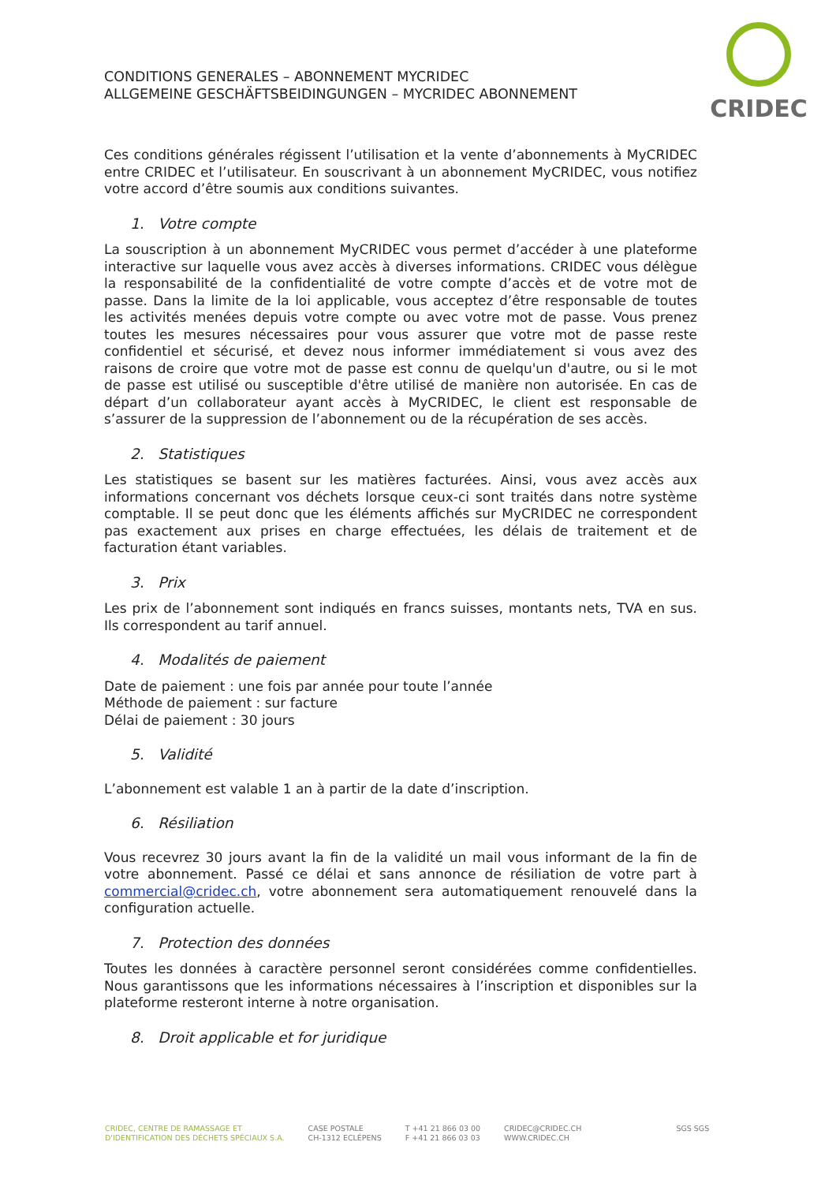CRIDEC
CONDITIONS GENERALES – ABONNEMENT MYCRIDEC
ALLGEMEINE GESCHÄFTSBEIDINGUNGEN – MYCRIDEC ABONNEMENT
Ces conditions générales régissent l’utilisation et la vente d’abonnements à MyCRIDEC entre CRIDEC et l’utilisateur. En souscrivant à un abonnement MyCRIDEC, vous notifiez votre accord d’être soumis aux conditions suivantes.
1. Votre compte
La souscription à un abonnement MyCRIDEC vous permet d’accéder à une plateforme interactive sur laquelle vous avez accès à diverses informations. CRIDEC vous délègue la responsabilité de la confidentialité de votre compte d’accès et de votre mot de passe. Dans la limite de la loi applicable, vous acceptez d’être responsable de toutes les activités menées depuis votre compte ou avec votre mot de passe. Vous prenez toutes les mesures nécessaires pour vous assurer que votre mot de passe reste confidentiel et sécurisé, et devez nous informer immédiatement si vous avez des raisons de croire que votre mot de passe est connu de quelqu'un d'autre, ou si le mot de passe est utilisé ou susceptible d'être utilisé de manière non autorisée. En cas de départ d’un collaborateur ayant accès à MyCRIDEC, le client est responsable de s’assurer de la suppression de l’abonnement ou de la récupération de ses accès.
2. Statistiques
Les statistiques se basent sur les matières facturées. Ainsi, vous avez accès aux informations concernant vos déchets lorsque ceux-ci sont traités dans notre système comptable. Il se peut donc que les éléments affichés sur MyCRIDEC ne correspondent pas exactement aux prises en charge effectuées, les délais de traitement et de facturation étant variables.
3. Prix
Les prix de l’abonnement sont indiqués en francs suisses, montants nets, TVA en sus. Ils correspondent au tarif annuel.
4. Modalités de paiement
Date de paiement : une fois par année pour toute l’année
Méthode de paiement : sur facture
Délai de paiement : 30 jours
5. Validité
L’abonnement est valable 1 an à partir de la date d’inscription.
6. Résiliation
Vous recevrez 30 jours avant la fin de la validité un mail vous informant de la fin de votre abonnement. Passé ce délai et sans annonce de résiliation de votre part à commercial@cridec.ch, votre abonnement sera automatiquement renouvelé dans la configuration actuelle.
7. Protection des données
Toutes les données à caractère personnel seront considérées comme confidentielles. Nous garantissons que les informations nécessaires à l’inscription et disponibles sur la plateforme resteront interne à notre organisation.
8. Droit applicable et for juridique
CRIDEC, CENTRE DE RAMASSAGE ET
D'IDENTIFICATION DES DÉCHETS SPÉCIAUX S.A.
CASE POSTALE
CH-1312 ECLÉPENS
T +41 21 866 03 00
F +41 21 866 03 03
CRIDEC@CRIDEC.CH
WWW.CRIDEC.CH
SGS SGS